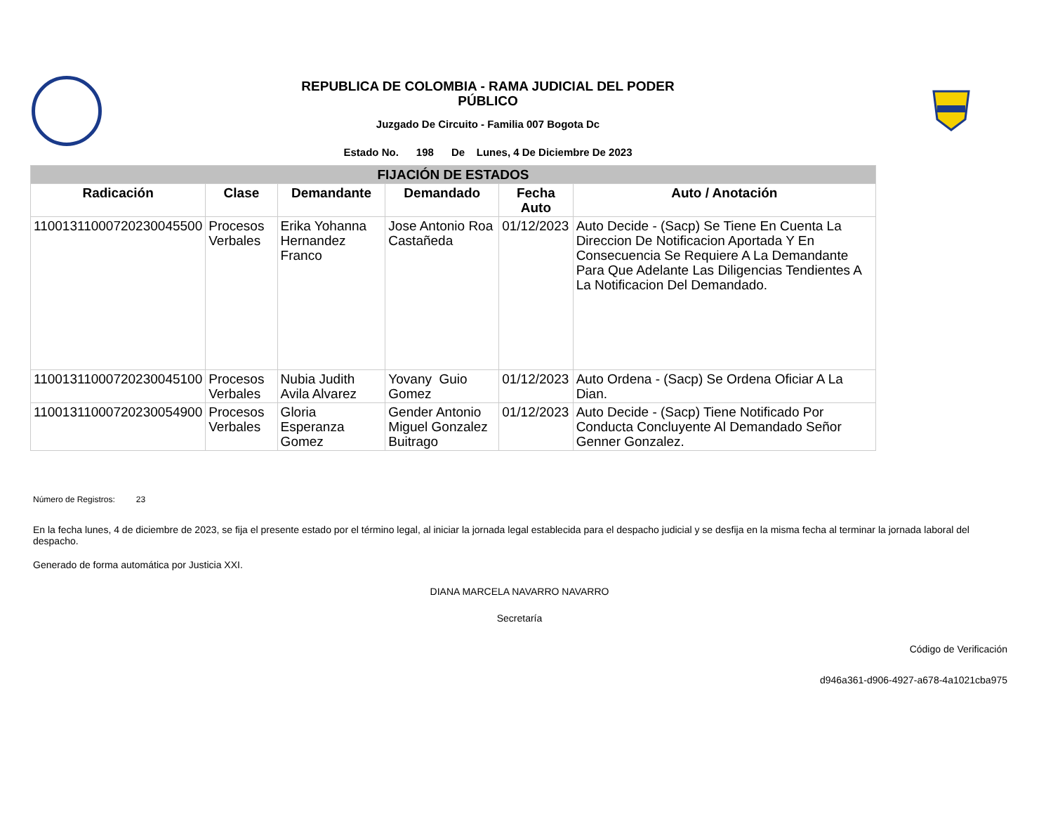REPUBLICA DE COLOMBIA - RAMA JUDICIAL DEL PODER PÚBLICO
Juzgado De Circuito - Familia 007 Bogota Dc
Estado No. 198 De Lunes, 4 De Diciembre De 2023
| FIJACIÓN DE ESTADOS | | | | | |
| --- | --- | --- | --- | --- | --- |
| Radicación | Clase | Demandante | Demandado | Fecha Auto | Auto / Anotación |
| 11001311000720230045500 | Procesos Verbales | Erika Yohanna Hernandez Franco | Jose Antonio Roa Castañeda | 01/12/2023 | Auto Decide - (Sacp) Se Tiene En Cuenta La Direccion De Notificacion Aportada Y En Consecuencia Se Requiere A La Demandante Para Que Adelante Las Diligencias Tendientes A La Notificacion Del Demandado. |
| 11001311000720230045100 | Procesos Verbales | Nubia Judith Avila Alvarez | Yovany Guio Gomez | 01/12/2023 | Auto Ordena - (Sacp) Se Ordena Oficiar A La Dian. |
| 11001311000720230054900 | Procesos Verbales | Gloria Esperanza Gomez | Gender Antonio Miguel Gonzalez Buitrago | 01/12/2023 | Auto Decide - (Sacp) Tiene Notificado Por Conducta Concluyente Al Demandado Señor Genner Gonzalez. |
Número de Registros: 23
En la fecha lunes, 4 de diciembre de 2023, se fija el presente estado por el término legal, al iniciar la jornada legal establecida para el despacho judicial y se desfija en la misma fecha al terminar la jornada laboral del despacho.
Generado de forma automática por Justicia XXI.
DIANA MARCELA NAVARRO NAVARRO
Secretaría
Código de Verificación
d946a361-d906-4927-a678-4a1021cba975